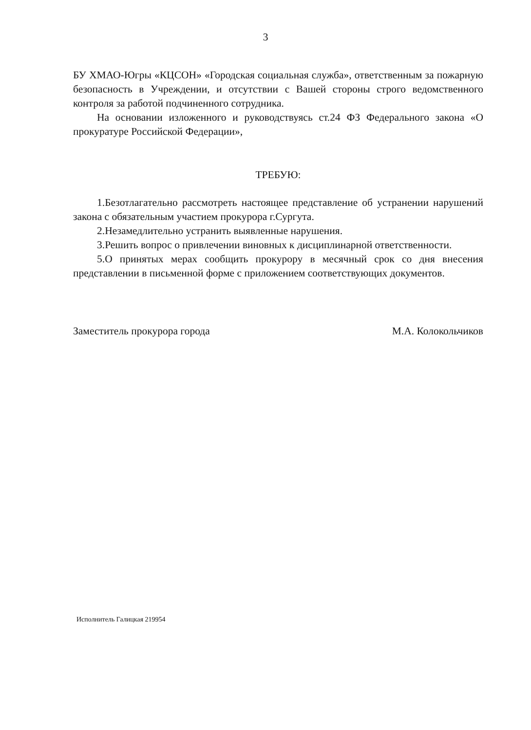3
БУ ХМАО-Югры «КЦСОН» «Городская социальная служба», ответственным за пожарную безопасность в Учреждении, и отсутствии с Вашей стороны строго ведомственного контроля за работой подчиненного сотрудника.
На основании изложенного и руководствуясь ст.24 ФЗ Федерального закона «О прокуратуре Российской Федерации»,
ТРЕБУЮ:
1.Безотлагательно рассмотреть настоящее представление об устранении нарушений закона с обязательным участием прокурора г.Сургута.
2.Незамедлительно устранить выявленные нарушения.
3.Решить вопрос о привлечении виновных к дисциплинарной ответственности.
5.О принятых мерах сообщить прокурору в месячный срок со дня внесения представлении в письменной форме с приложением соответствующих документов.
Заместитель прокурора города М.А. Колокольчиков
Исполнитель Галицкая 219954